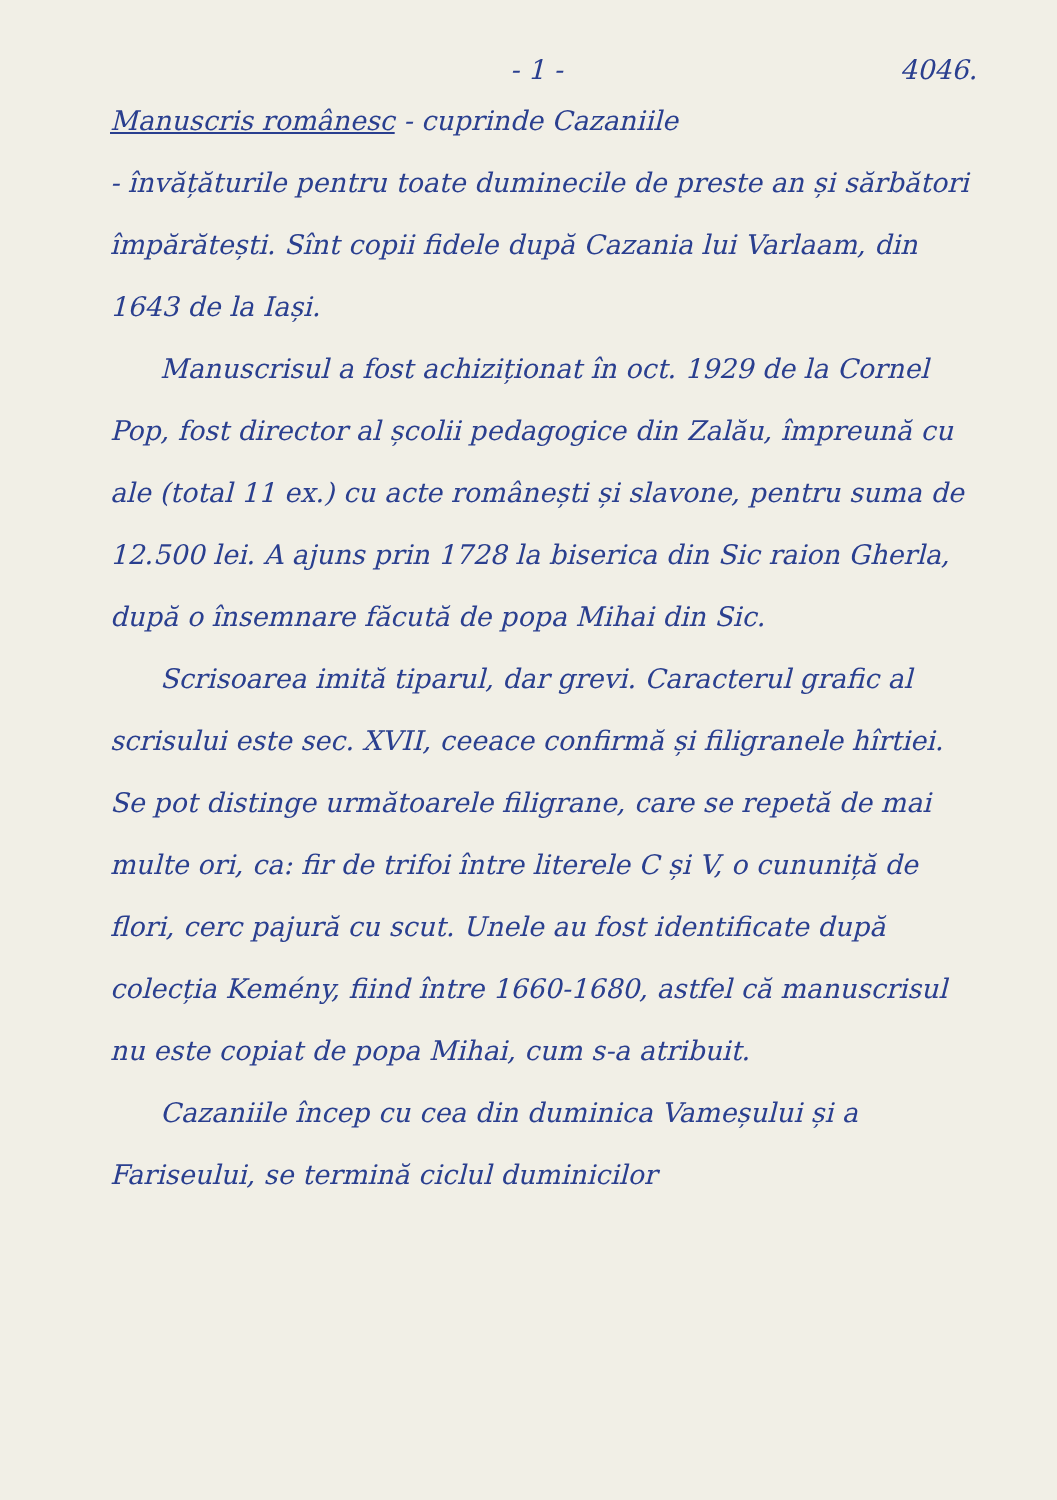- 1 - 4046.
Manuscris românesc - cuprinde Cazaniile
- învățăturile pentru toate duminecile de preste an și sărbători împărătești. Sînt copii fidele după Cazania lui Varlaam, din 1643 de la Iași.
Manuscrisul a fost achiziționat în oct. 1929 de la Cornel Pop, fost director al școlii pedagogice din Zalău, împreună cu ale (total 11 ex.) cu acte românești și slavone, pentru suma de 12.500 lei. A ajuns prin 1728 la biserica din Sic raion Gherla, după o însemnare făcută de popa Mihai din Sic.
Scrisoarea imită tiparul, dar grevi. Caracterul grafic al scrisului este sec. XVII, ceeace confirmă și filigranele hîrtiei. Se pot distinge următoarele filigrane, care se repetă de mai multe ori, ca: fir de trifoi între literele C și V, o cununiță de flori, cerc pajură cu scut. Unele au fost identificate după colecția Kemény, fiind între 1660-1680, astfel că manuscrisul nu este copiat de popa Mihai, cum s-a atribuit.
Cazaniile încep cu cea din duminica Vameșului și a Fariseului, se termină ciclul duminicilor